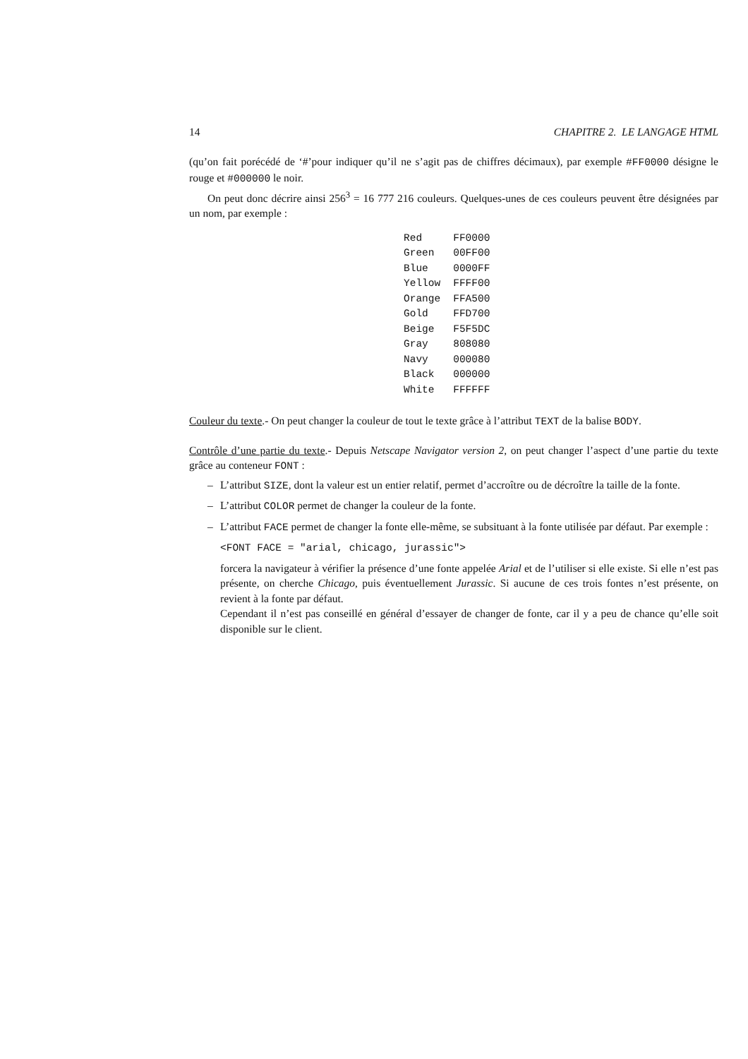14 CHAPITRE 2. LE LANGAGE HTML
(qu’on fait porécédé de ‘#’pour indiquer qu’il ne s’agit pas de chiffres décimaux), par exemple #FF0000 désigne le rouge et #000000 le noir.
On peut donc décrire ainsi 256<sup>3</sup> = 16 777 216 couleurs. Quelques-unes de ces couleurs peuvent être désignées par un nom, par exemple :
| Red | FF0000 |
| Green | 00FF00 |
| Blue | 0000FF |
| Yellow | FFFF00 |
| Orange | FFA500 |
| Gold | FFD700 |
| Beige | F5F5DC |
| Gray | 808080 |
| Navy | 000080 |
| Black | 000000 |
| White | FFFFFF |
Couleur du texte.- On peut changer la couleur de tout le texte grâce à l’attribut TEXT de la balise BODY.
Contrôle d’une partie du texte.- Depuis Netscape Navigator version 2, on peut changer l’aspect d’une partie du texte grâce au conteneur FONT :
– L’attribut SIZE, dont la valeur est un entier relatif, permet d’accroître ou de décroître la taille de la fonte.
– L’attribut COLOR permet de changer la couleur de la fonte.
– L’attribut FACE permet de changer la fonte elle-même, se subsituant à la fonte utilisée par défaut. Par exemple :
<FONT FACE = "arial, chicago, jurassic">
forcera la navigateur à vérifier la présence d’une fonte appelée Arial et de l’utiliser si elle existe. Si elle n’est pas présente, on cherche Chicago, puis éventuellement Jurassic. Si aucune de ces trois fontes n’est présente, on revient à la fonte par défaut.
Cependant il n’est pas conseillé en général d’essayer de changer de fonte, car il y a peu de chance qu’elle soit disponible sur le client.